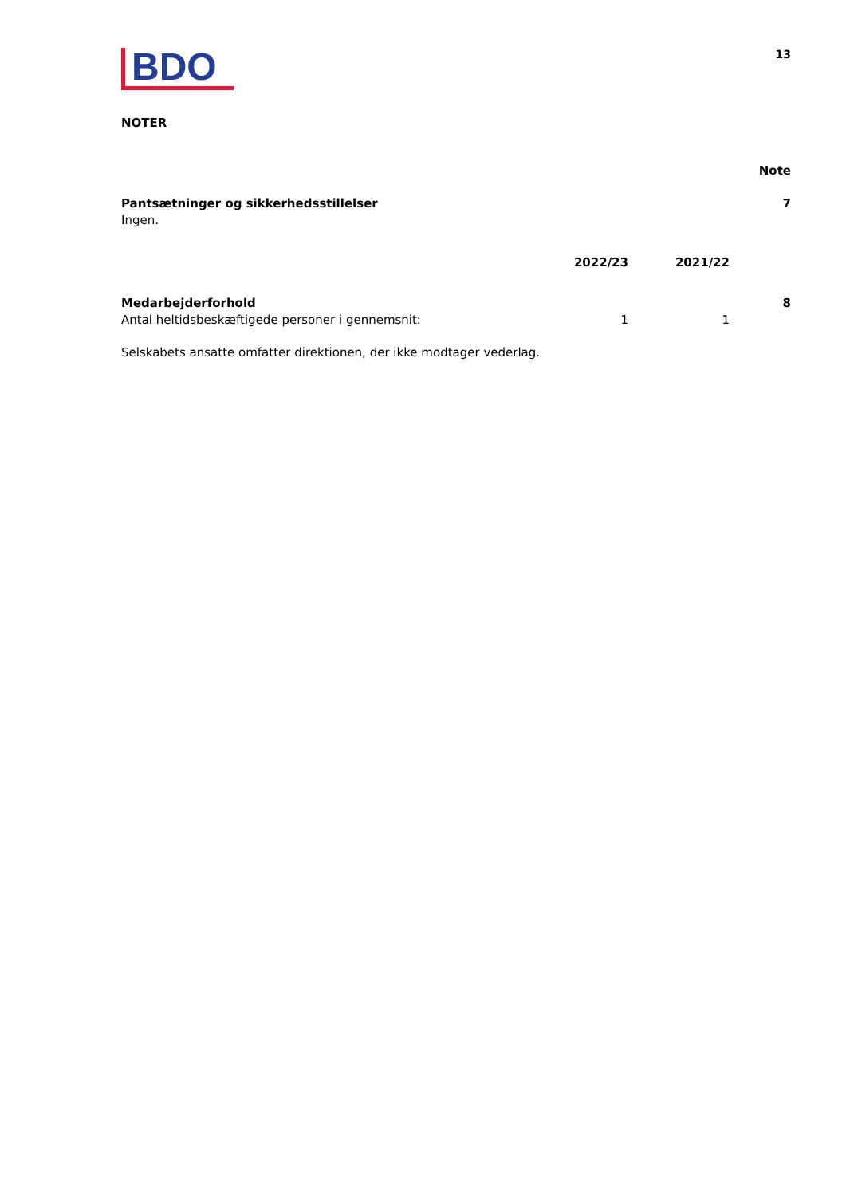BDO
13
NOTER
| | | | Note |
| Pantsætninger og sikkerhedsstillelser | | | 7 |
| Ingen. | | | |
| | 2022/23 | 2021/22 | |
| Medarbejderforhold | | | 8 |
| Antal heltidsbeskæftigede personer i gennemsnit: | 1 | 1 | |
| Selskabets ansatte omfatter direktionen, der ikke modtager vederlag. | | | |